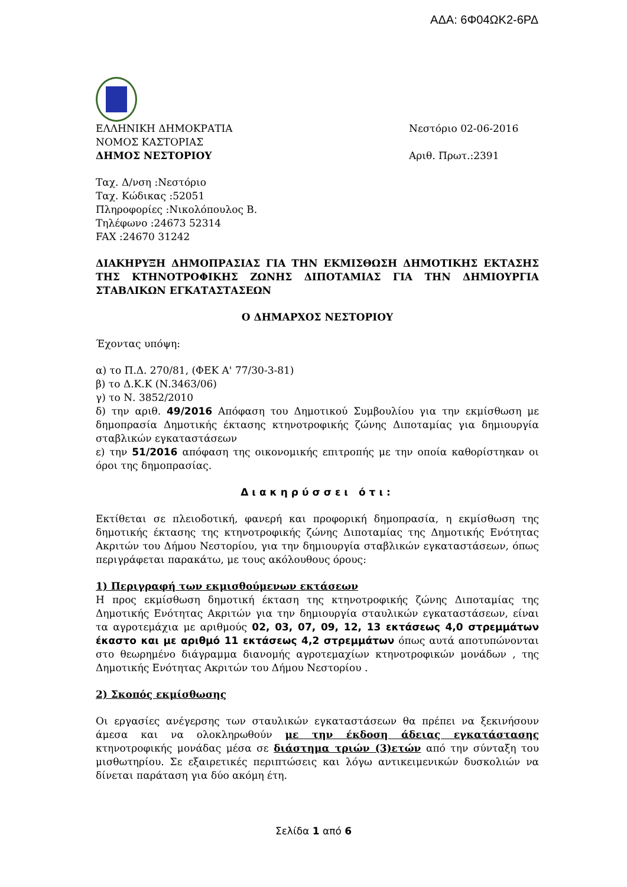ΑΔΑ: 6Φ04ΩΚ2-6ΡΔ
ΕΛΛΗΝΙΚΗ ΔΗΜΟΚΡΑΤΙΑ
ΝΟΜΟΣ ΚΑΣΤΟΡΙΑΣ
ΔΗΜΟΣ ΝΕΣΤΟΡΙΟΥ
Νεστόριο 02-06-2016
Αριθ. Πρωτ.:2391
Ταχ. Δ/νση :Νεστόριο
Ταχ. Κώδικας :52051
Πληροφορίες :Νικολόπουλος Β.
Τηλέφωνο :24673 52314
FAX :24670 31242
ΔΙΑΚΗΡΥΞΗ ΔΗΜΟΠΡΑΣΙΑΣ ΓΙΑ ΤΗΝ ΕΚΜΙΣΘΩΣΗ ΔΗΜΟΤΙΚΗΣ ΕΚΤΑΣΗΣ ΤΗΣ ΚΤΗΝΟΤΡΟΦΙΚΗΣ ΖΩΝΗΣ ΔΙΠΟΤΑΜΙΑΣ ΓΙΑ ΤΗΝ ΔΗΜΙΟΥΡΓΙΑ ΣΤΑΒΛΙΚΩΝ ΕΓΚΑΤΑΣΤΑΣΕΩΝ
Ο ΔΗΜΑΡΧΟΣ ΝΕΣΤΟΡΙΟΥ
Έχοντας υπόψη:
α) το Π.Δ. 270/81, (ΦΕΚ Α' 77/30-3-81)
β) το Δ.Κ.Κ (Ν.3463/06)
γ) το Ν. 3852/2010
δ) την αριθ. 49/2016 Απόφαση του Δημοτικού Συμβουλίου για την εκμίσθωση με δημοπρασία Δημοτικής έκτασης κτηνοτροφικής ζώνης Διποταμίας για δημιουργία σταβλικών εγκαταστάσεων
ε) την 51/2016 απόφαση της οικονομικής επιτροπής με την οποία καθορίστηκαν οι όροι της δημοπρασίας.
Διακηρύσσει ότι:
Εκτίθεται σε πλειοδοτική, φανερή και προφορική δημοπρασία, η εκμίσθωση της δημοτικής έκτασης της κτηνοτροφικής ζώνης Διποταμίας της Δημοτικής Ενότητας Ακριτών του Δήμου Νεστορίου, για την δημιουργία σταβλικών εγκαταστάσεων, όπως περιγράφεται παρακάτω, με τους ακόλουθους όρους:
1) Περιγραφή των εκμισθούμενων εκτάσεων
Η προς εκμίσθωση δημοτική έκταση της κτηνοτροφικής ζώνης Διποταμίας της Δημοτικής Ενότητας Ακριτών για την δημιουργία σταυλικών εγκαταστάσεων, είναι τα αγροτεμάχια με αριθμούς 02, 03, 07, 09, 12, 13 εκτάσεως 4,0 στρεμμάτων έκαστο και με αριθμό 11 εκτάσεως 4,2 στρεμμάτων όπως αυτά αποτυπώνονται στο θεωρημένο διάγραμμα διανομής αγροτεμαχίων κτηνοτροφικών μονάδων , της Δημοτικής Ενότητας Ακριτών του Δήμου Νεστορίου .
2) Σκοπός εκμίσθωσης
Οι εργασίες ανέγερσης των σταυλικών εγκαταστάσεων θα πρέπει να ξεκινήσουν άμεσα και να ολοκληρωθούν με την έκδοση άδειας εγκατάστασης κτηνοτροφικής μονάδας μέσα σε διάστημα τριών (3)ετών από την σύνταξη του μισθωτηρίου. Σε εξαιρετικές περιπτώσεις και λόγω αντικειμενικών δυσκολιών να δίνεται παράταση για δύο ακόμη έτη.
Σελίδα 1 από 6